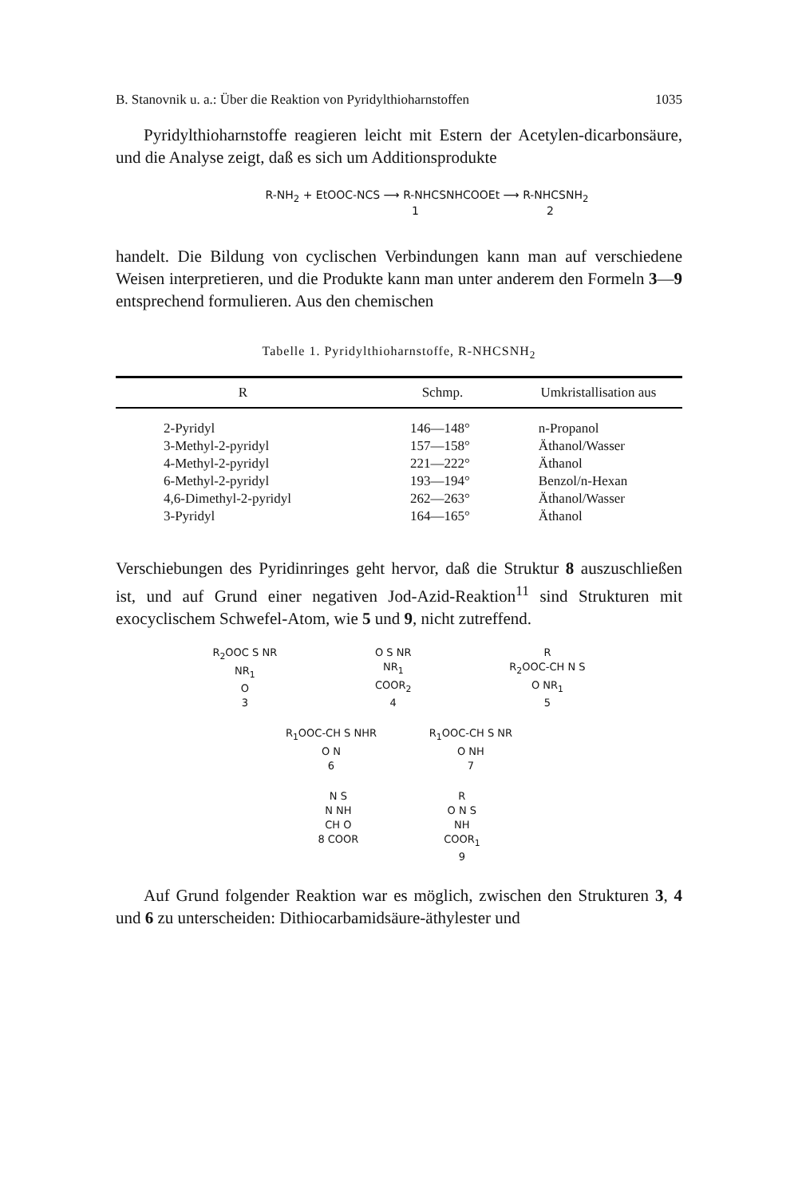B. Stanovnik u. a.: Über die Reaktion von Pyridylthioharnstoffen 1035
Pyridylthioharnstoffe reagieren leicht mit Estern der Acetylen-dicarbonsäure, und die Analyse zeigt, daß es sich um Additionsprodukte
R-NH<sub>2</sub> + EtOOC-NCS ⟶ R-NHCSNHCOOEt ⟶ R-NHCSNH<sub>2</sub>
1 2
handelt. Die Bildung von cyclischen Verbindungen kann man auf verschiedene Weisen interpretieren, und die Produkte kann man unter anderem den Formeln 3—9 entsprechend formulieren. Aus den chemischen
Tabelle 1. Pyridylthioharnstoffe, R-NHCSNH<sub>2</sub>
| R | Schmp. | Umkristallisation aus |
| --- | --- | --- |
| 2-Pyridyl | 146—148° | n-Propanol |
| 3-Methyl-2-pyridyl | 157—158° | Äthanol/Wasser |
| 4-Methyl-2-pyridyl | 221—222° | Äthanol |
| 6-Methyl-2-pyridyl | 193—194° | Benzol/n-Hexan |
| 4,6-Dimethyl-2-pyridyl | 262—263° | Äthanol/Wasser |
| 3-Pyridyl | 164—165° | Äthanol |
Verschiebungen des Pyridinringes geht hervor, daß die Struktur 8 auszuschließen ist, und auf Grund einer negativen Jod-Azid-Reaktion<sup>11</sup> sind Strukturen mit exocyclischem Schwefel-Atom, wie 5 und 9, nicht zutreffend.
R<sub>2</sub>OOC S NR
NR<sub>1</sub>
O
3
O S NR
NR<sub>1</sub>
COOR<sub>2</sub>
4
R
R<sub>2</sub>OOC-CH N S
O NR<sub>1</sub>
5
R<sub>1</sub>OOC-CH S NHR
O N
6
R<sub>1</sub>OOC-CH S NR
O NH
7
N S
N NH
CH O
8 COOR
R
O N S
NH
COOR<sub>1</sub>
9
Auf Grund folgender Reaktion war es möglich, zwischen den Strukturen 3, 4 und 6 zu unterscheiden: Dithiocarbamidsäure-äthylester und